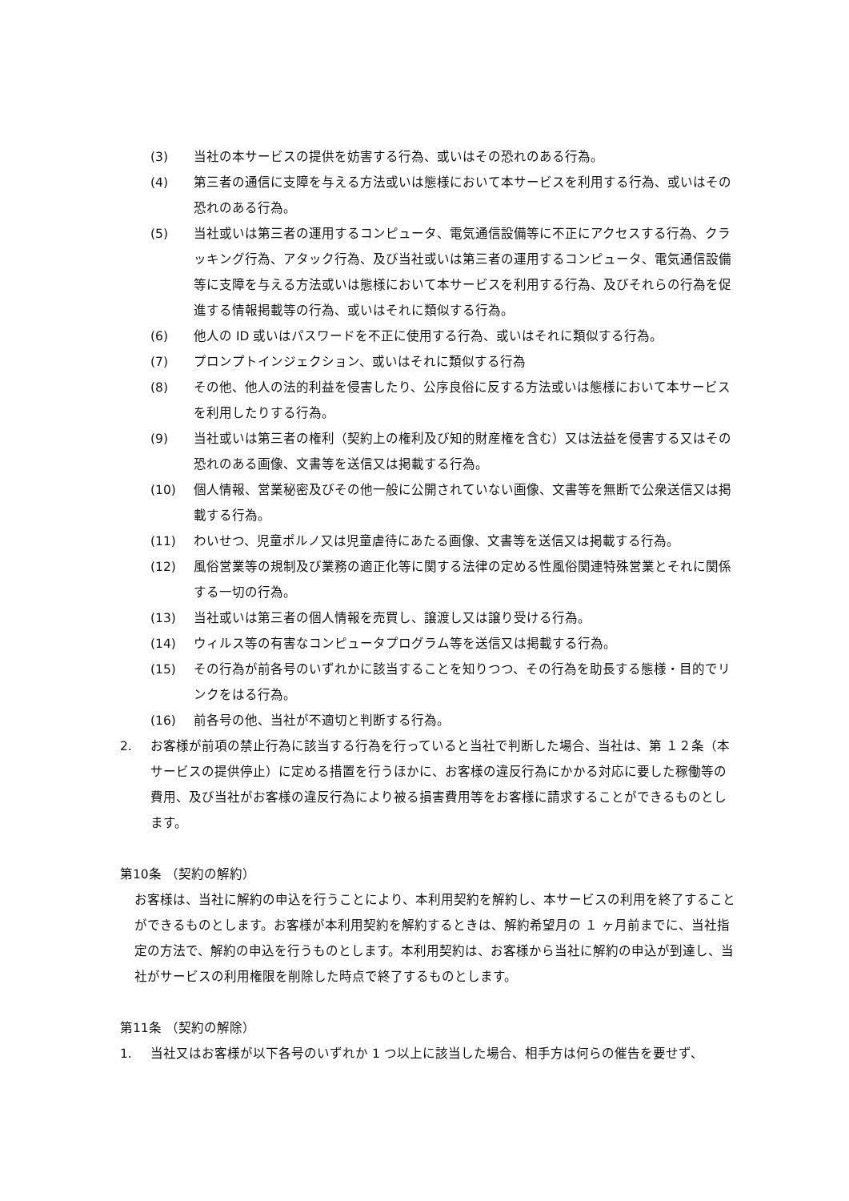(3) 当社の本サービスの提供を妨害する行為、或いはその恐れのある行為。
(4) 第三者の通信に支障を与える方法或いは態様において本サービスを利用する行為、或いはその恐れのある行為。
(5) 当社或いは第三者の運用するコンピュータ、電気通信設備等に不正にアクセスする行為、クラッキング行為、アタック行為、及び当社或いは第三者の運用するコンピュータ、電気通信設備等に支障を与える方法或いは態様において本サービスを利用する行為、及びそれらの行為を促進する情報掲載等の行為、或いはそれに類似する行為。
(6) 他人の ID 或いはパスワードを不正に使用する行為、或いはそれに類似する行為。
(7) プロンプトインジェクション、或いはそれに類似する行為
(8) その他、他人の法的利益を侵害したり、公序良俗に反する方法或いは態様において本サービスを利用したりする行為。
(9) 当社或いは第三者の権利（契約上の権利及び知的財産権を含む）又は法益を侵害する又はその恐れのある画像、文書等を送信又は掲載する行為。
(10) 個人情報、営業秘密及びその他一般に公開されていない画像、文書等を無断で公衆送信又は掲載する行為。
(11) わいせつ、児童ポルノ又は児童虐待にあたる画像、文書等を送信又は掲載する行為。
(12) 風俗営業等の規制及び業務の適正化等に関する法律の定める性風俗関連特殊営業とそれに関係する一切の行為。
(13) 当社或いは第三者の個人情報を売買し、譲渡し又は譲り受ける行為。
(14) ウィルス等の有害なコンピュータプログラム等を送信又は掲載する行為。
(15) その行為が前各号のいずれかに該当することを知りつつ、その行為を助長する態様・目的でリンクをはる行為。
(16) 前各号の他、当社が不適切と判断する行為。
2. お客様が前項の禁止行為に該当する行為を行っていると当社で判断した場合、当社は、第 １２条（本サービスの提供停止）に定める措置を行うほかに、お客様の違反行為にかかる対応に要した稼働等の費用、及び当社がお客様の違反行為により被る損害費用等をお客様に請求することができるものとします。
第10条 （契約の解約）
お客様は、当社に解約の申込を行うことにより、本利用契約を解約し、本サービスの利用を終了することができるものとします。お客様が本利用契約を解約するときは、解約希望月の １ ヶ月前までに、当社指定の方法で、解約の申込を行うものとします。本利用契約は、お客様から当社に解約の申込が到達し、当社がサービスの利用権限を削除した時点で終了するものとします。
第11条 （契約の解除）
1. 当社又はお客様が以下各号のいずれか 1 つ以上に該当した場合、相手方は何らの催告を要せず、